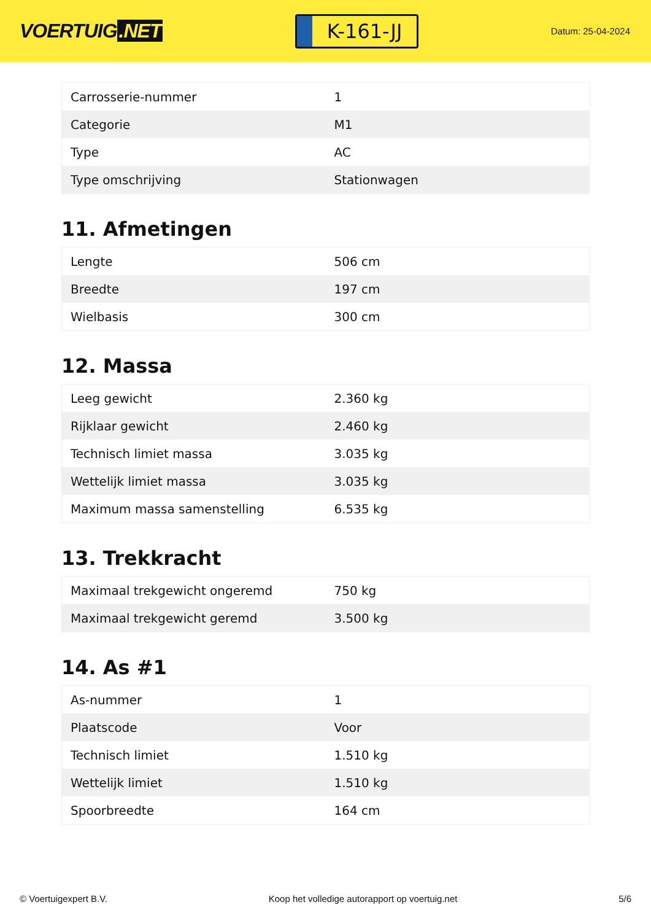VOERTUIG.NET
K-161-JJ
Datum: 25-04-2024
| Carrosserie-nummer | 1 |
| Categorie | M1 |
| Type | AC |
| Type omschrijving | Stationwagen |
11. Afmetingen
| Lengte | 506 cm |
| Breedte | 197 cm |
| Wielbasis | 300 cm |
12. Massa
| Leeg gewicht | 2.360 kg |
| Rijklaar gewicht | 2.460 kg |
| Technisch limiet massa | 3.035 kg |
| Wettelijk limiet massa | 3.035 kg |
| Maximum massa samenstelling | 6.535 kg |
13. Trekkracht
| Maximaal trekgewicht ongeremd | 750 kg |
| Maximaal trekgewicht geremd | 3.500 kg |
14. As #1
| As-nummer | 1 |
| Plaatscode | Voor |
| Technisch limiet | 1.510 kg |
| Wettelijk limiet | 1.510 kg |
| Spoorbreedte | 164 cm |
© Voertuigexpert B.V. Koop het volledige autorapport op voertuig.net 5/6